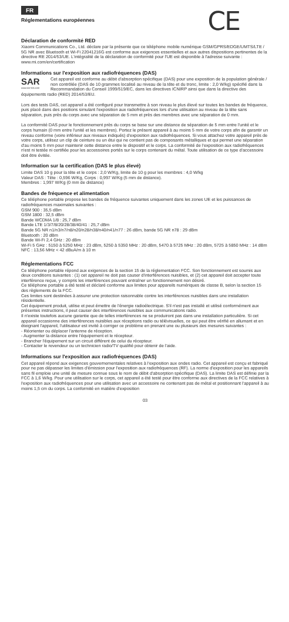FR
Réglementations européennes
CE
Déclaration de conformité RED
Xiaomi Communications Co., Ltd. déclare par la présente que ce téléphone mobile numérique GSM/GPRS/EDGE/UMTS/LTE / 5G NR avec Bluetooth et Wi-Fi 22041216G est conforme aux exigences essentielles et aux autres dispositions pertinentes de la directive RE 2014/53/UE. L'intégralité de la déclaration de conformité pour l'UE est disponible à l'adresse suivante : www.mi.com/en/certification
Informations sur l'exposition aux radiofréquences (DAS)
SAR
www.sar-tick.com
Cet appareil est conforme au débit d'absorption spécifique (DAS) pour une exposition de la population générale / non contrôlée (DAS de 10 grammes localisé au niveau de la tête et du tronc, limite : 2,0 W/kg) spécifié dans la Recommandation du Conseil 1999/519/EC, dans les directives ICNIRP ainsi que dans la directive des équipements radio (RED) 2014/53/EU.
Lors des tests DAS, cet appareil a été configuré pour transmettre à son niveau le plus élevé sur toutes les bandes de fréquence, puis placé dans des positions simulant l'exposition aux radiofréquences lors d'une utilisation au niveau de la tête sans séparation, puis près du corps avec une séparation de 5 mm et près des membres avec une séparation de 0 mm.
La conformité DAS pour le fonctionnement près du corps se base sur une distance de séparation de 5 mm entre l'unité et le corps humain (0 mm entre l'unité et les membres). Portez le présent appareil à au moins 5 mm de votre corps afin de garantir un niveau conforme (voire inférieur aux niveaux indiqués) d'exposition aux radiofréquences. Si vous attachez votre appareil près de votre corps, utilisez un clip de ceinture ou un étui qui ne contient pas de composants métalliques et qui permet une séparation d'au moins 5 mm pour maintenir cette distance entre le dispositif et le corps. La conformité de l'exposition aux radiofréquences n'est ni testée ni certifiée pour les accessoires portés sur le corps contenant du métal. Toute utilisation de ce type d'accessoire doit être évitée.
Information sur la certification (DAS le plus élevé)
Limite DAS 10 g pour la tête et le corps : 2,0 W/Kg, limite de 10 g pour les membres : 4,0 W/kg
Valeur DAS : Tête : 0,596 W/Kg, Corps : 0,997 W/Kg (5 mm de distance).
Membres : 1,997 W/Kg (0 mm de distance)
Bandes de fréquence et alimentation
Ce téléphone portable propose les bandes de fréquence suivantes uniquement dans les zones UE et les puissances de radiofréquences maximales suivantes :
GSM 900 : 35,5 dBm
GSM 1800 : 32,5 dBm
Bande WCDMA 1/8 : 25,7 dBm
Bande LTE 1/3/7/8/20/28/38/40/41 : 25,7 dBm
Bande 5G NR n1/n3/n7/n8/n20/n28/n38/n40/n41/n77 : 26 dBm, bande 5G NR n78 : 29 dBm
Bluetooth : 20 dBm
Bande Wi-Fi 2,4 GHz : 20 dBm
Wi-Fi 5 GHz : 5150 à 5250 MHz : 23 dBm, 5250 à 5350 MHz : 20 dBm, 5470 à 5725 MHz : 20 dBm, 5725 à 5850 MHz : 14 dBm
NFC : 13,56 MHz < 42 dBuA/m à 10 m
Réglementations FCC
Ce téléphone portable répond aux exigences de la section 15 de la réglementation FCC. Son fonctionnement est soumis aux deux conditions suivantes : (1) cet appareil ne doit pas causer d'interférences nuisibles, et (2) cet appareil doit accepter toute interférence reçue, y compris les interférences pouvant entraîner un fonctionnement non désiré.
Ce téléphone portable a été testé et déclaré conforme aux limites pour appareils numériques de classe B, selon la section 15 des règlements de la FCC.
Ces limites sont destinées à assurer une protection raisonnable contre les interférences nuisibles dans une installation résidentielle.
Cet équipement produit, utilise et peut émettre de l'énergie radioélectrique. S'il n'est pas installé et utilisé conformément aux présentes instructions, il peut causer des interférences nuisibles aux communications radio.
Il n'existe toutefois aucune garantie que de telles interférences ne se produiront pas dans une installation particulière. Si cet appareil occasionne des interférences nuisibles aux réceptions radio ou télévisuelles, ce qui peut être vérifié en allumant et en éteignant l'appareil, l'utilisateur est invité à corriger ce problème en prenant une ou plusieurs des mesures suivantes :
- Réorienter ou déplacer l'antenne de réception.
- Augmenter la distance entre l'équipement et le récepteur.
- Brancher l'équipement sur un circuit différent de celui du récepteur.
- Contacter le revendeur ou un technicien radio/TV qualifié pour obtenir de l'aide.
Informations sur l'exposition aux radiofréquences (DAS)
Cet appareil répond aux exigences gouvernementales relatives à l'exposition aux ondes radio. Cet appareil est conçu et fabriqué pour ne pas dépasser les limites d'émission pour l'exposition aux radiofréquences (RF). La norme d'exposition pour les appareils sans fil emploie une unité de mesure connue sous le nom de débit d'absorption spécifique (DAS). La limite DAS est définie par la FCC à 1,6 W/kg. Pour une utilisation sur le corps, cet appareil a été testé pour être conforme aux directives de la FCC relatives à l'exposition aux radiofréquences pour une utilisation avec un accessoire ne contenant pas de métal et positionnant l'appareil à au moins 1,5 cm du corps. La conformité en matière d'exposition
03